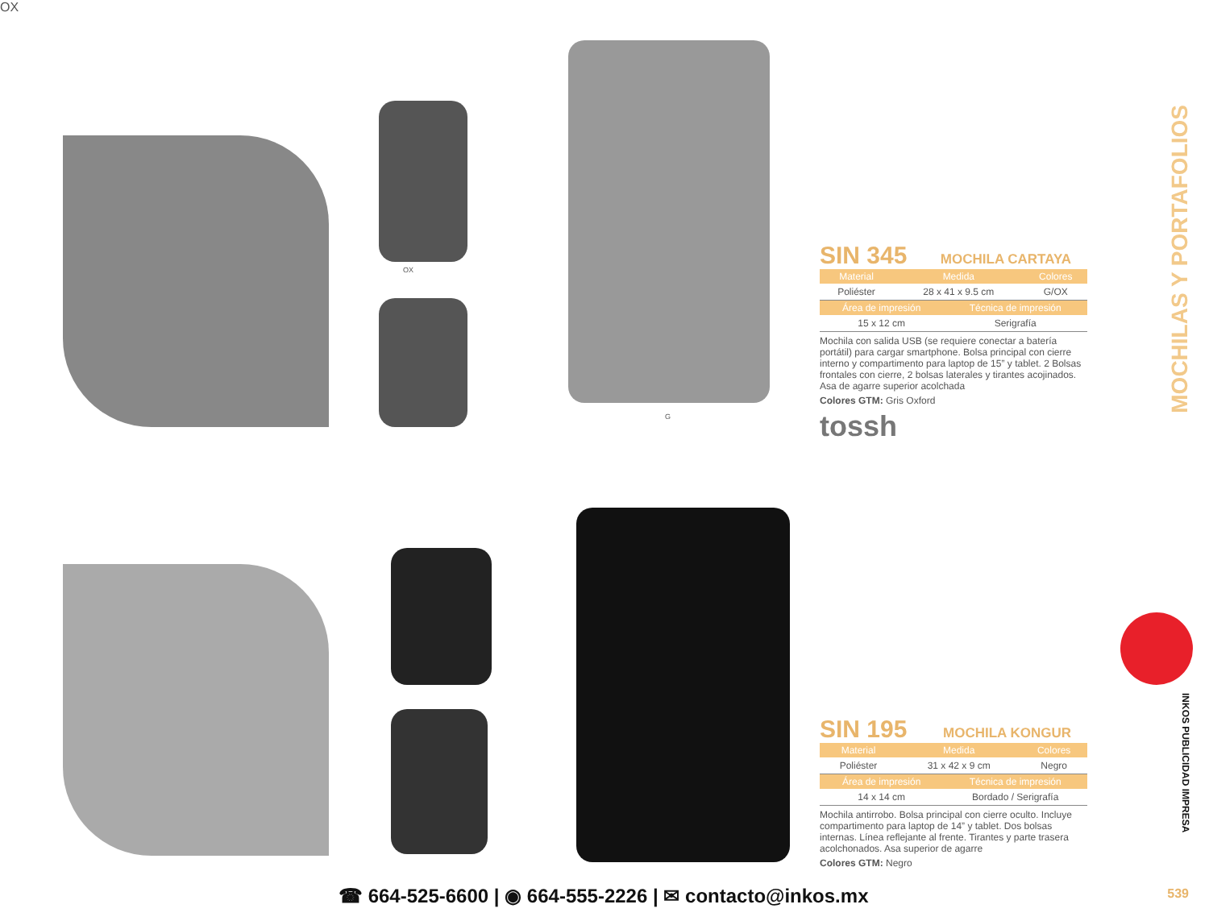OX
MOCHILAS Y PORTAFOLIOS
OX
G
SIN 345 MOCHILA CARTAYA
| Material | Medida | Colores |
| --- | --- | --- |
| Poliéster | 28 x 41 x 9.5 cm | G/OX |
| Área de impresión | Técnica de impresión |
| --- | --- |
| 15 x 12 cm | Serigrafía |
Mochila con salida USB (se requiere conectar a batería portátil) para cargar smartphone. Bolsa principal con cierre interno y compartimento para laptop de 15” y tablet. 2 Bolsas frontales con cierre, 2 bolsas laterales y tirantes acojinados. Asa de agarre superior acolchada
Colores GTM: Gris Oxford
tossh
SIN 195 MOCHILA KONGUR
| Material | Medida | Colores |
| --- | --- | --- |
| Poliéster | 31 x 42 x 9 cm | Negro |
| Área de impresión | Técnica de impresión |
| --- | --- |
| 14 x 14 cm | Bordado / Serigrafía |
Mochila antirrobo. Bolsa principal con cierre oculto. Incluye compartimento para laptop de 14” y tablet. Dos bolsas internas. Línea reflejante al frente. Tirantes y parte trasera acolchonados. Asa superior de agarre
Colores GTM: Negro
INKOS PUBLICIDAD IMPRESA
☎ 664-525-6600 | ◉ 664-555-2226 | ✉ contacto@inkos.mx
539